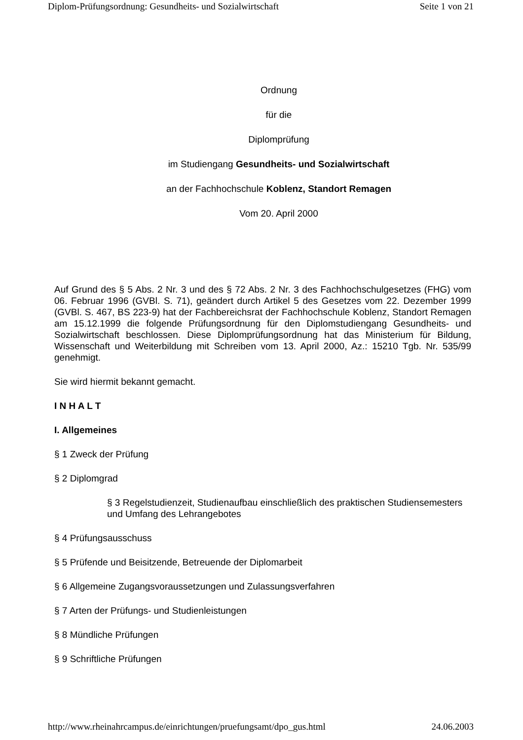Diplom-Prüfungsordnung: Gesundheits- und Sozialwirtschaft Seite 1 von 21
Ordnung
für die
Diplomprüfung
im Studiengang Gesundheits- und Sozialwirtschaft
an der Fachhochschule Koblenz, Standort Remagen
Vom 20. April 2000
Auf Grund des § 5 Abs. 2 Nr. 3 und des § 72 Abs. 2 Nr. 3 des Fachhochschulgesetzes (FHG) vom 06. Februar 1996 (GVBl. S. 71), geändert durch Artikel 5 des Gesetzes vom 22. Dezember 1999 (GVBl. S. 467, BS 223-9) hat der Fachbereichsrat der Fachhochschule Koblenz, Standort Remagen am 15.12.1999 die folgende Prüfungsordnung für den Diplomstudiengang Gesundheits- und Sozialwirtschaft beschlossen. Diese Diplomprüfungsordnung hat das Ministerium für Bildung, Wissenschaft und Weiterbildung mit Schreiben vom 13. April 2000, Az.: 15210 Tgb. Nr. 535/99 genehmigt.
Sie wird hiermit bekannt gemacht.
I N H A L T
I. Allgemeines
§ 1 Zweck der Prüfung
§ 2 Diplomgrad
§ 3 Regelstudienzeit, Studienaufbau einschließlich des praktischen Studiensemesters und Umfang des Lehrangebotes
§ 4 Prüfungsausschuss
§ 5 Prüfende und Beisitzende, Betreuende der Diplomarbeit
§ 6 Allgemeine Zugangsvoraussetzungen und Zulassungsverfahren
§ 7 Arten der Prüfungs- und Studienleistungen
§ 8 Mündliche Prüfungen
§ 9 Schriftliche Prüfungen
http://www.rheinahrcampus.de/einrichtungen/pruefungsamt/dpo_gus.html 24.06.2003